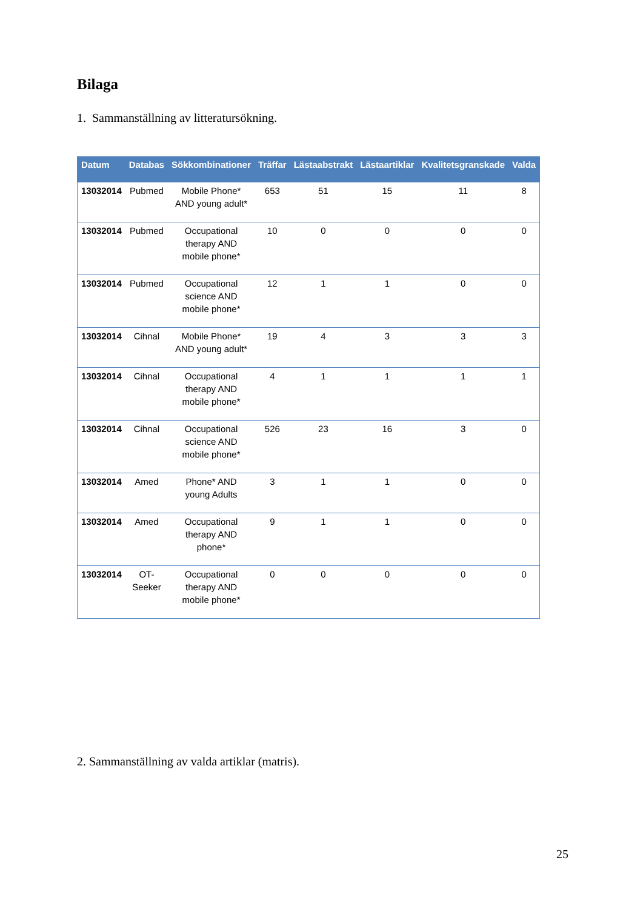Bilaga
1. Sammanställning av litteratursökning.
| Datum | Databas | Sökkombinationer | Träffar | Lästaabstrakt | Lästaartiklar | Kvalitetsgranskade | Valda |
| --- | --- | --- | --- | --- | --- | --- | --- |
| 13032014 | Pubmed | Mobile Phone* AND young adult* | 653 | 51 | 15 | 11 | 8 |
| 13032014 | Pubmed | Occupational therapy AND mobile phone* | 10 | 0 | 0 | 0 | 0 |
| 13032014 | Pubmed | Occupational science AND mobile phone* | 12 | 1 | 1 | 0 | 0 |
| 13032014 | Cihnal | Mobile Phone* AND young adult* | 19 | 4 | 3 | 3 | 3 |
| 13032014 | Cihnal | Occupational therapy AND mobile phone* | 4 | 1 | 1 | 1 | 1 |
| 13032014 | Cihnal | Occupational science AND mobile phone* | 526 | 23 | 16 | 3 | 0 |
| 13032014 | Amed | Phone* AND young Adults | 3 | 1 | 1 | 0 | 0 |
| 13032014 | Amed | Occupational therapy AND phone* | 9 | 1 | 1 | 0 | 0 |
| 13032014 | OT- Seeker | Occupational therapy AND mobile phone* | 0 | 0 | 0 | 0 | 0 |
2. Sammanställning av valda artiklar (matris).
25